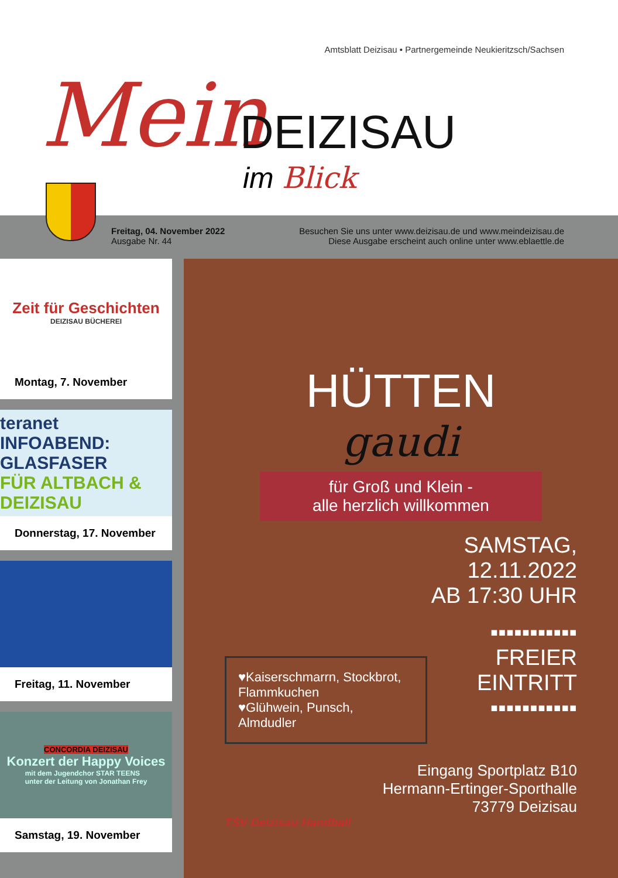Amtsblatt Deizisau • Partnergemeinde Neukieritzsch/Sachsen
Mein DEIZISAU
im Blick
Freitag, 04. November 2022
Ausgabe Nr. 44
Besuchen Sie uns unter www.deizisau.de und www.meindeizisau.de
Diese Ausgabe erscheint auch online unter www.eblaettle.de
Zeit für Geschichten
DEIZISAU BÜCHEREI
Montag, 7. November
teranet
INFOABEND: GLASFASER
FÜR ALTBACH & DEIZISAU
Donnerstag, 17. November
Freitag, 11. November
CONCORDIA DEIZISAU
Konzert der Happy Voices
mit dem Jugendchor STAR TEENS
unter der Leitung von Jonathan Frey
Samstag, 19. November
HÜTTEN
gaudi
für Groß und Klein -
alle herzlich willkommen
SAMSTAG,
12.11.2022
AB 17:30 UHR
▪▪▪▪▪▪▪▪▪▪▪
FREIER
EINTRITT
▪▪▪▪▪▪▪▪▪▪▪
♥Kaiserschmarrn, Stockbrot, Flammkuchen
♥Glühwein, Punsch, Almdudler
Eingang Sportplatz B10
Hermann-Ertinger-Sporthalle
73779 Deizisau
TSV Deizisau Handball